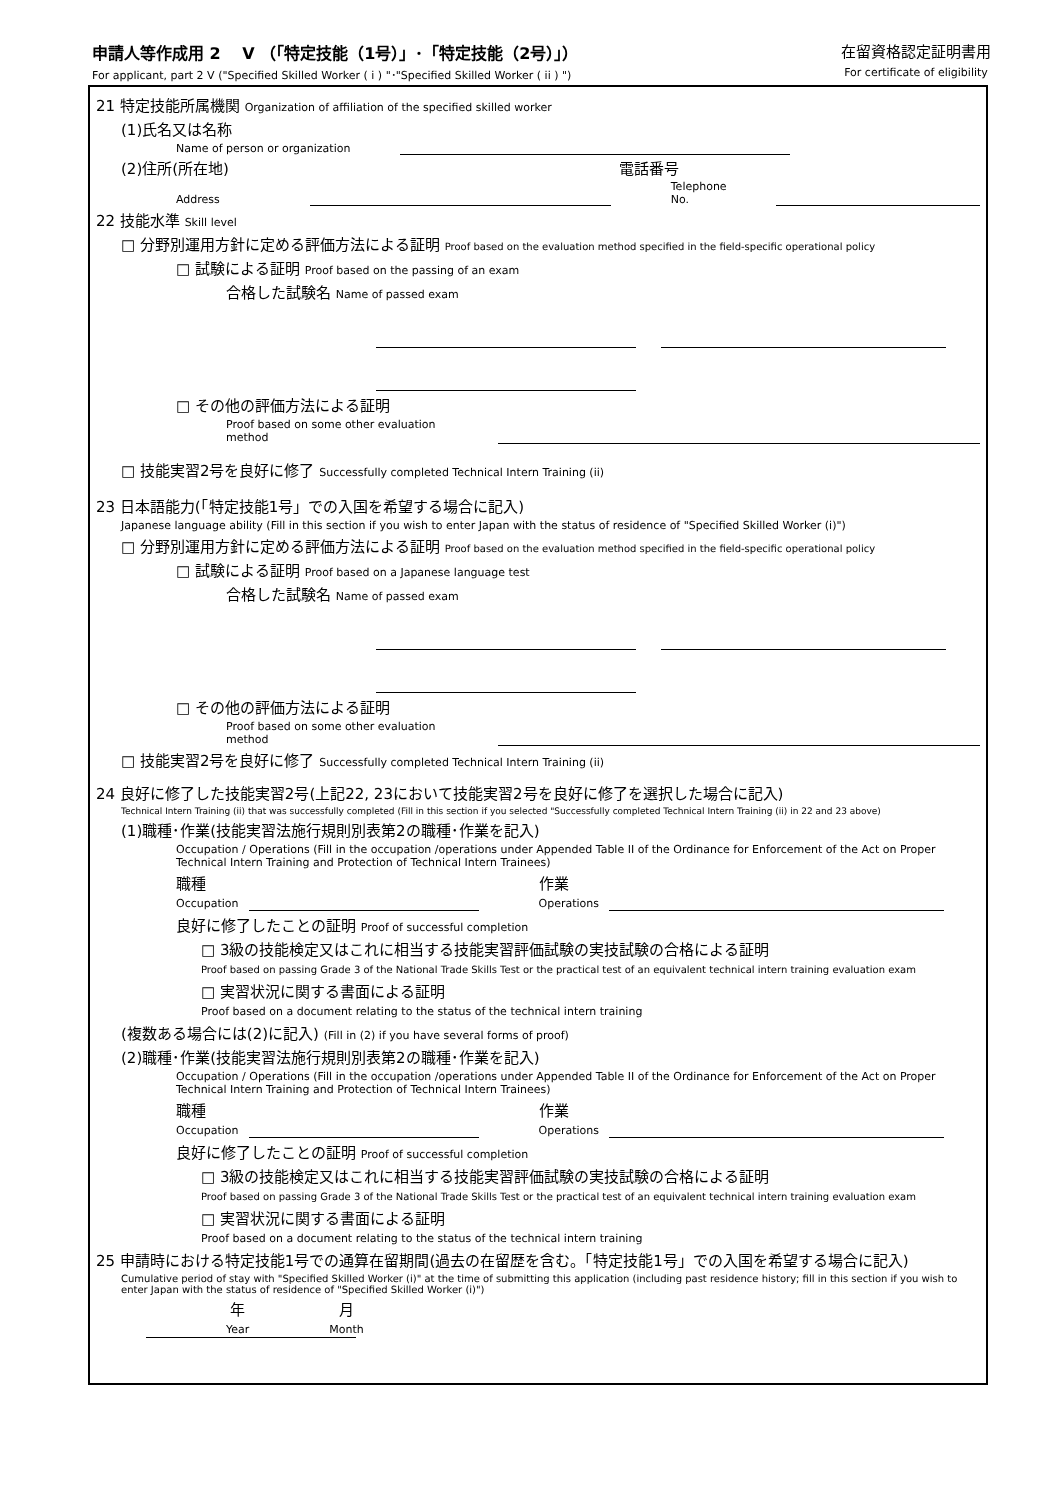申請人等作成用 2　 V （「特定技能（1号）」･「特定技能（2号）」）
For applicant, part 2 V ("Specified Skilled Worker ( i ) "･"Specified Skilled Worker ( ii ) ")
在留資格認定証明書用
For certificate of eligibility
21 特定技能所属機関 Organization of affiliation of the specified skilled worker
(1)氏名又は名称
Name of person or organization
(2)住所(所在地) 電話番号
Address
Telephone No.
22 技能水準 Skill level
□ 分野別運用方針に定める評価方法による証明 Proof based on the evaluation method specified in the field-specific operational policy
□ 試験による証明 Proof based on the passing of an exam
合格した試験名 Name of passed exam
□ その他の評価方法による証明
Proof based on some other evaluation method
□ 技能実習2号を良好に修了 Successfully completed Technical Intern Training (ii)
23 日本語能力(「特定技能1号」での入国を希望する場合に記入)
Japanese language ability (Fill in this section if you wish to enter Japan with the status of residence of "Specified Skilled Worker (i)")
□ 分野別運用方針に定める評価方法による証明 Proof based on the evaluation method specified in the field-specific operational policy
□ 試験による証明 Proof based on a Japanese language test
合格した試験名 Name of passed exam
□ その他の評価方法による証明
Proof based on some other evaluation method
□ 技能実習2号を良好に修了 Successfully completed Technical Intern Training (ii)
24 良好に修了した技能実習2号(上記22, 23において技能実習2号を良好に修了を選択した場合に記入)
Technical Intern Training (ii) that was successfully completed (Fill in this section if you selected "Successfully completed Technical Intern Training (ii) in 22 and 23 above)
(1)職種･作業(技能実習法施行規則別表第2の職種･作業を記入)
Occupation / Operations (Fill in the occupation /operations under Appended Table II of the Ordinance for Enforcement of the Act on Proper Technical Intern Training and Protection of Technical Intern Trainees)
職種
Occupation
作業
Operations
良好に修了したことの証明 Proof of successful completion
□ 3級の技能検定又はこれに相当する技能実習評価試験の実技試験の合格による証明
Proof based on passing Grade 3 of the National Trade Skills Test or the practical test of an equivalent technical intern training evaluation exam
□ 実習状況に関する書面による証明
Proof based on a document relating to the status of the technical intern training
(複数ある場合には(2)に記入) (Fill in (2) if you have several forms of proof)
(2)職種･作業(技能実習法施行規則別表第2の職種･作業を記入)
Occupation / Operations (Fill in the occupation /operations under Appended Table II of the Ordinance for Enforcement of the Act on Proper Technical Intern Training and Protection of Technical Intern Trainees)
職種
Occupation
作業
Operations
良好に修了したことの証明 Proof of successful completion
□ 3級の技能検定又はこれに相当する技能実習評価試験の実技試験の合格による証明
Proof based on passing Grade 3 of the National Trade Skills Test or the practical test of an equivalent technical intern training evaluation exam
□ 実習状況に関する書面による証明
Proof based on a document relating to the status of the technical intern training
25 申請時における特定技能1号での通算在留期間(過去の在留歴を含む。「特定技能1号」での入国を希望する場合に記入)
Cumulative period of stay with "Specified Skilled Worker (i)" at the time of submitting this application (including past residence history; fill in this section if you wish to enter Japan with the status of residence of "Specified Skilled Worker (i)")
年
Year 月
Month